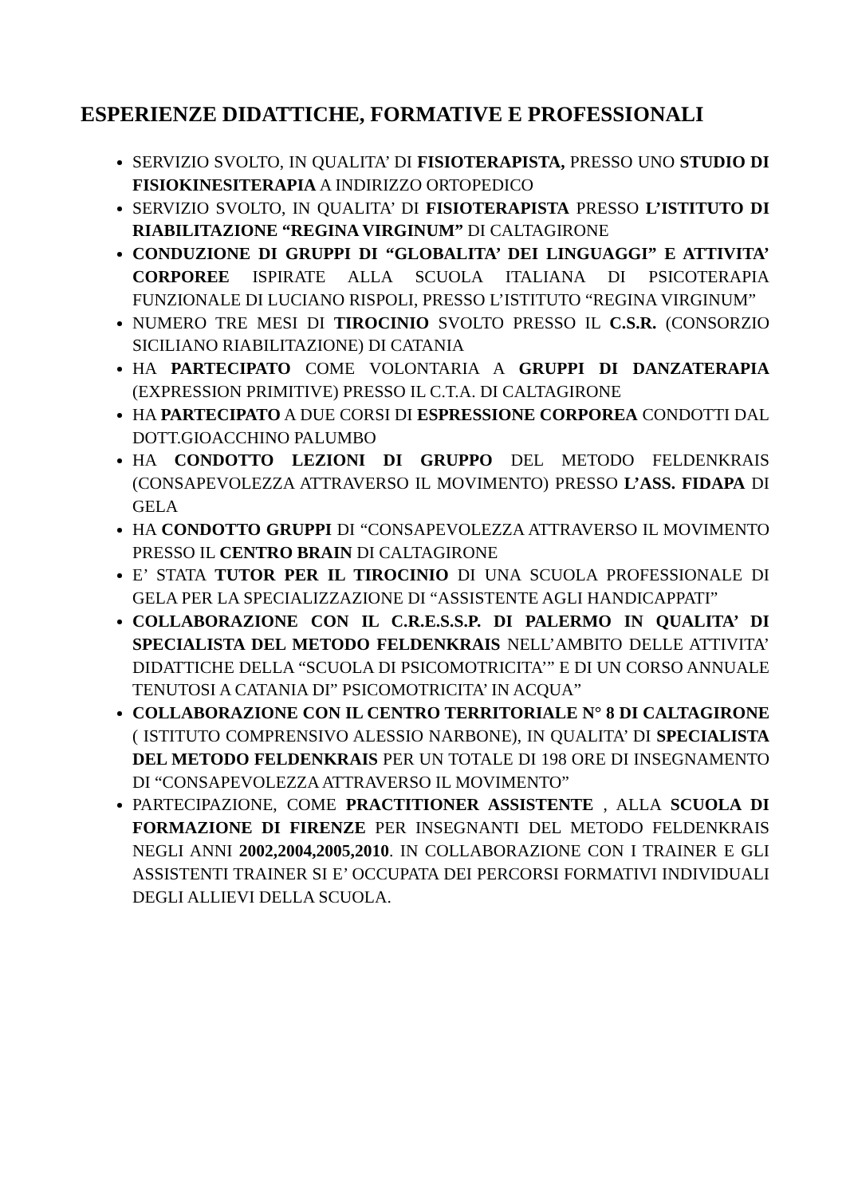ESPERIENZE DIDATTICHE, FORMATIVE E PROFESSIONALI
SERVIZIO SVOLTO, IN QUALITA’ DI FISIOTERAPISTA, PRESSO UNO STUDIO DI FISIOKINESITERAPIA A INDIRIZZO ORTOPEDICO
SERVIZIO SVOLTO, IN QUALITA’ DI FISIOTERAPISTA PRESSO L’ISTITUTO DI RIABILITAZIONE “REGINA VIRGINUM” DI CALTAGIRONE
CONDUZIONE DI GRUPPI DI “GLOBALITA’ DEI LINGUAGGI” E ATTIVITA’ CORPOREE ISPIRATE ALLA SCUOLA ITALIANA DI PSICOTERAPIA FUNZIONALE DI LUCIANO RISPOLI, PRESSO L’ISTITUTO “REGINA VIRGINUM”
NUMERO TRE MESI DI TIROCINIO SVOLTO PRESSO IL C.S.R. (CONSORZIO SICILIANO RIABILITAZIONE) DI CATANIA
HA PARTECIPATO COME VOLONTARIA A GRUPPI DI DANZATERAPIA (EXPRESSION PRIMITIVE) PRESSO IL C.T.A. DI CALTAGIRONE
HA PARTECIPATO A DUE CORSI DI ESPRESSIONE CORPOREA CONDOTTI DAL DOTT.GIOACCHINO PALUMBO
HA CONDOTTO LEZIONI DI GRUPPO DEL METODO FELDENKRAIS (CONSAPEVOLEZZA ATTRAVERSO IL MOVIMENTO) PRESSO L’ASS. FIDAPA DI GELA
HA CONDOTTO GRUPPI DI “CONSAPEVOLEZZA ATTRAVERSO IL MOVIMENTO PRESSO IL CENTRO BRAIN DI CALTAGIRONE
E’ STATA TUTOR PER IL TIROCINIO DI UNA SCUOLA PROFESSIONALE DI GELA PER LA SPECIALIZZAZIONE DI “ASSISTENTE AGLI HANDICAPPATI”
COLLABORAZIONE CON IL C.R.E.S.S.P. DI PALERMO IN QUALITA’ DI SPECIALISTA DEL METODO FELDENKRAIS NELL’AMBITO DELLE ATTIVITA’ DIDATTICHE DELLA “SCUOLA DI PSICOMOTRICITA’” E DI UN CORSO ANNUALE TENUTOSI A CATANIA DI” PSICOMOTRICITA’ IN ACQUA”
COLLABORAZIONE CON IL CENTRO TERRITORIALE N° 8 DI CALTAGIRONE ( ISTITUTO COMPRENSIVO ALESSIO NARBONE), IN QUALITA’ DI SPECIALISTA DEL METODO FELDENKRAIS PER UN TOTALE DI 198 ORE DI INSEGNAMENTO DI “CONSAPEVOLEZZA ATTRAVERSO IL MOVIMENTO”
PARTECIPAZIONE, COME PRACTITIONER ASSISTENTE , ALLA SCUOLA DI FORMAZIONE DI FIRENZE PER INSEGNANTI DEL METODO FELDENKRAIS NEGLI ANNI 2002,2004,2005,2010. IN COLLABORAZIONE CON I TRAINER E GLI ASSISTENTI TRAINER SI E’ OCCUPATA DEI PERCORSI FORMATIVI INDIVIDUALI DEGLI ALLIEVI DELLA SCUOLA.